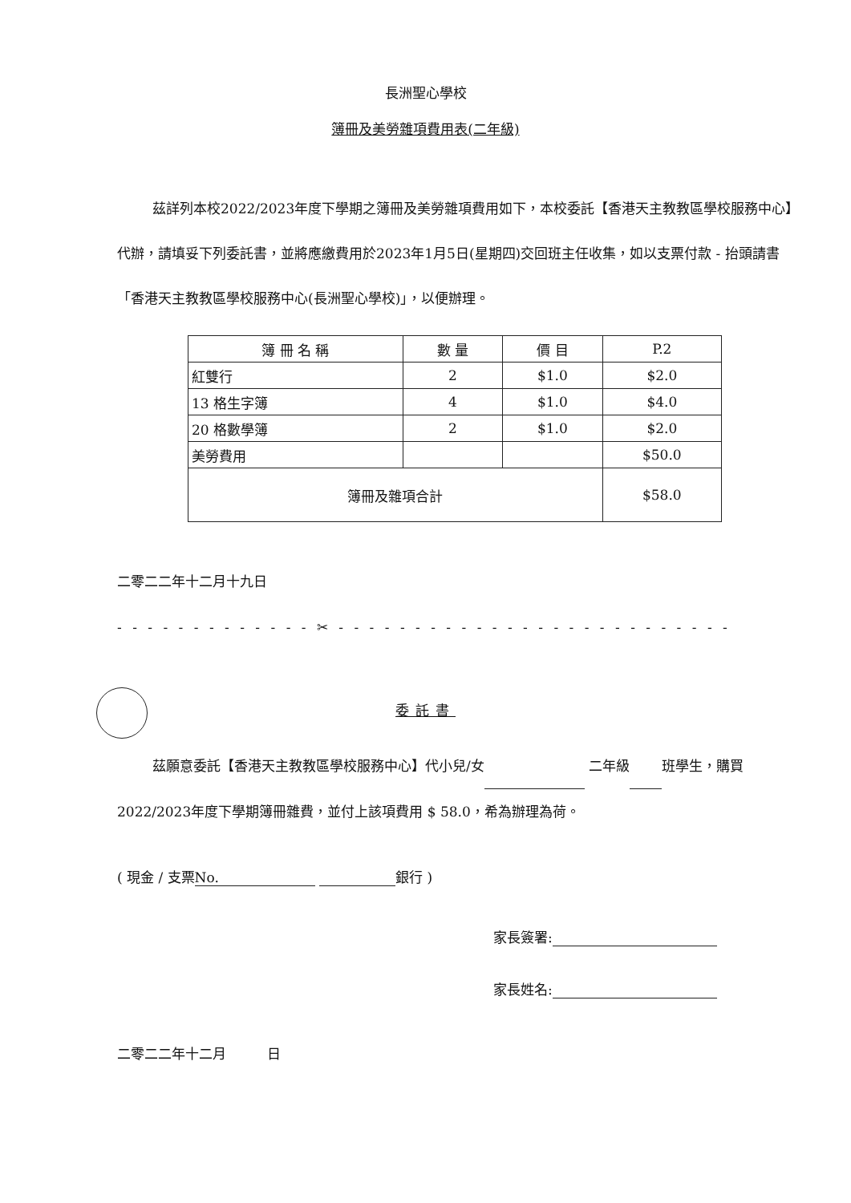長洲聖心學校
簿冊及美勞雜項費用表(二年級)
茲詳列本校2022/2023年度下學期之簿冊及美勞雜項費用如下，本校委託【香港天主教教區學校服務中心】代辦，請填妥下列委託書，並將應繳費用於2023年1月5日(星期四)交回班主任收集，如以支票付款 - 抬頭請書「香港天主教教區學校服務中心(長洲聖心學校)」，以便辦理。
| 簿 冊 名 稱 | 數 量 | 價 目 | P.2 |
| --- | --- | --- | --- |
| 紅雙行 | 2 | $1.0 | $2.0 |
| 13 格生字簿 | 4 | $1.0 | $4.0 |
| 20 格數學簿 | 2 | $1.0 | $2.0 |
| 美勞費用 | | | $50.0 |
| 簿冊及雜項合計 | | | $58.0 |
二零二二年十二月十九日
- - - - - - - - - - - - - ✂ - - - - - - - - - - - - - - - - - - - - - - - - - - - - - - -
委託書
茲願意委託【香港天主教教區學校服務中心】代小兒/女 二年級 班學生，購買2022/2023年度下學期簿冊雜費，並付上該項費用 $ 58.0，希為辦理為荷。
( 現金 / 支票 No. 銀行 )
家長簽署:
家長姓名:
二零二二年十二月　　　日